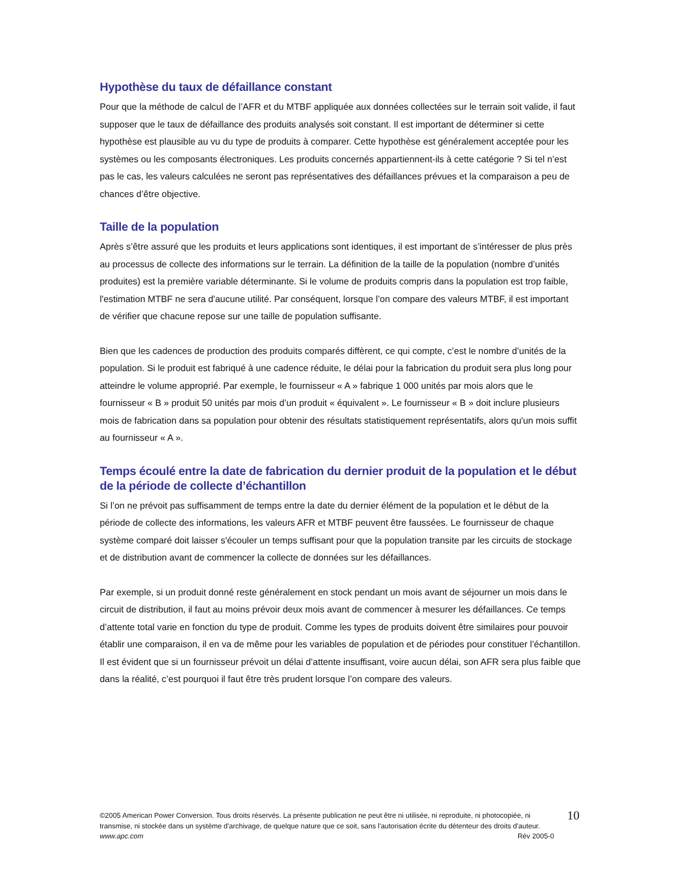Hypothèse du taux de défaillance constant
Pour que la méthode de calcul de l’AFR et du MTBF appliquée aux données collectées sur le terrain soit valide, il faut supposer que le taux de défaillance des produits analysés soit constant. Il est important de déterminer si cette hypothèse est plausible au vu du type de produits à comparer. Cette hypothèse est généralement acceptée pour les systèmes ou les composants électroniques. Les produits concernés appartiennent-ils à cette catégorie ? Si tel n’est pas le cas, les valeurs calculées ne seront pas représentatives des défaillances prévues et la comparaison a peu de chances d’être objective.
Taille de la population
Après s’être assuré que les produits et leurs applications sont identiques, il est important de s’intéresser de plus près au processus de collecte des informations sur le terrain. La définition de la taille de la population (nombre d’unités produites) est la première variable déterminante. Si le volume de produits compris dans la population est trop faible, l'estimation MTBF ne sera d'aucune utilité. Par conséquent, lorsque l’on compare des valeurs MTBF, il est important de vérifier que chacune repose sur une taille de population suffisante.
Bien que les cadences de production des produits comparés diffèrent, ce qui compte, c’est le nombre d’unités de la population. Si le produit est fabriqué à une cadence réduite, le délai pour la fabrication du produit sera plus long pour atteindre le volume approprié. Par exemple, le fournisseur « A » fabrique 1 000 unités par mois alors que le fournisseur « B » produit 50 unités par mois d’un produit « équivalent ». Le fournisseur « B » doit inclure plusieurs mois de fabrication dans sa population pour obtenir des résultats statistiquement représentatifs, alors qu'un mois suffit au fournisseur « A ».
Temps écoulé entre la date de fabrication du dernier produit de la population et le début de la période de collecte d’échantillon
Si l’on ne prévoit pas suffisamment de temps entre la date du dernier élément de la population et le début de la période de collecte des informations, les valeurs AFR et MTBF peuvent être faussées. Le fournisseur de chaque système comparé doit laisser s'écouler un temps suffisant pour que la population transite par les circuits de stockage et de distribution avant de commencer la collecte de données sur les défaillances.
Par exemple, si un produit donné reste généralement en stock pendant un mois avant de séjourner un mois dans le circuit de distribution, il faut au moins prévoir deux mois avant de commencer à mesurer les défaillances. Ce temps d’attente total varie en fonction du type de produit. Comme les types de produits doivent être similaires pour pouvoir établir une comparaison, il en va de même pour les variables de population et de périodes pour constituer l’échantillon. Il est évident que si un fournisseur prévoit un délai d’attente insuffisant, voire aucun délai, son AFR sera plus faible que dans la réalité, c’est pourquoi il faut être très prudent lorsque l’on compare des valeurs.
©2005 American Power Conversion. Tous droits réservés. La présente publication ne peut être ni utilisée, ni reproduite, ni photocopiée, ni transmise, ni stockée dans un système d'archivage, de quelque nature que ce soit, sans l'autorisation écrite du détenteur des droits d'auteur.
www.apc.com Rév 2005-0
10